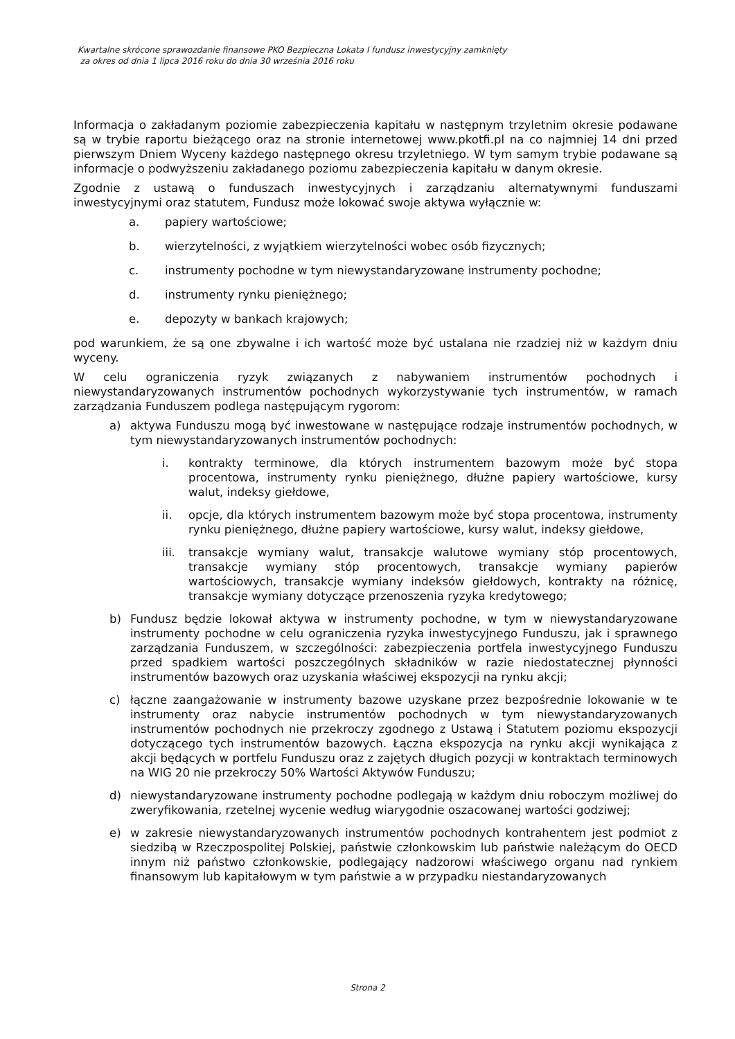Kwartalne skrócone sprawozdanie finansowe PKO Bezpieczna Lokata I fundusz inwestycyjny zamknięty
za okres od dnia 1 lipca 2016 roku do dnia 30 września 2016 roku
Informacja o zakładanym poziomie zabezpieczenia kapitału w następnym trzyletnim okresie podawane są w trybie raportu bieżącego oraz na stronie internetowej www.pkotfi.pl na co najmniej 14 dni przed pierwszym Dniem Wyceny każdego następnego okresu trzyletniego. W tym samym trybie podawane są informacje o podwyższeniu zakładanego poziomu zabezpieczenia kapitału w danym okresie.
Zgodnie z ustawą o funduszach inwestycyjnych i zarządzaniu alternatywnymi funduszami inwestycyjnymi oraz statutem, Fundusz może lokować swoje aktywa wyłącznie w:
a. papiery wartościowe;
b. wierzytelności, z wyjątkiem wierzytelności wobec osób fizycznych;
c. instrumenty pochodne w tym niewystandaryzowane instrumenty pochodne;
d. instrumenty rynku pieniężnego;
e. depozyty w bankach krajowych;
pod warunkiem, że są one zbywalne i ich wartość może być ustalana nie rzadziej niż w każdym dniu wyceny.
W celu ograniczenia ryzyk związanych z nabywaniem instrumentów pochodnych i niewystandaryzowanych instrumentów pochodnych wykorzystywanie tych instrumentów, w ramach zarządzania Funduszem podlega następującym rygorom:
a) aktywa Funduszu mogą być inwestowane w następujące rodzaje instrumentów pochodnych, w tym niewystandaryzowanych instrumentów pochodnych:
i. kontrakty terminowe, dla których instrumentem bazowym może być stopa procentowa, instrumenty rynku pieniężnego, dłużne papiery wartościowe, kursy walut, indeksy giełdowe,
ii. opcje, dla których instrumentem bazowym może być stopa procentowa, instrumenty rynku pieniężnego, dłużne papiery wartościowe, kursy walut, indeksy giełdowe,
iii. transakcje wymiany walut, transakcje walutowe wymiany stóp procentowych, transakcje wymiany stóp procentowych, transakcje wymiany papierów wartościowych, transakcje wymiany indeksów giełdowych, kontrakty na różnicę, transakcje wymiany dotyczące przenoszenia ryzyka kredytowego;
b) Fundusz będzie lokował aktywa w instrumenty pochodne, w tym w niewystandaryzowane instrumenty pochodne w celu ograniczenia ryzyka inwestycyjnego Funduszu, jak i sprawnego zarządzania Funduszem, w szczególności: zabezpieczenia portfela inwestycyjnego Funduszu przed spadkiem wartości poszczególnych składników w razie niedostatecznej płynności instrumentów bazowych oraz uzyskania właściwej ekspozycji na rynku akcji;
c) łączne zaangażowanie w instrumenty bazowe uzyskane przez bezpośrednie lokowanie w te instrumenty oraz nabycie instrumentów pochodnych w tym niewystandaryzowanych instrumentów pochodnych nie przekroczy zgodnego z Ustawą i Statutem poziomu ekspozycji dotyczącego tych instrumentów bazowych. Łączna ekspozycja na rynku akcji wynikająca z akcji będących w portfelu Funduszu oraz z zajętych długich pozycji w kontraktach terminowych na WIG 20 nie przekroczy 50% Wartości Aktywów Funduszu;
d) niewystandaryzowane instrumenty pochodne podlegają w każdym dniu roboczym możliwej do zweryfikowania, rzetelnej wycenie według wiarygodnie oszacowanej wartości godziwej;
e) w zakresie niewystandaryzowanych instrumentów pochodnych kontrahentem jest podmiot z siedzibą w Rzeczpospolitej Polskiej, państwie członkowskim lub państwie należącym do OECD innym niż państwo członkowskie, podlegający nadzorowi właściwego organu nad rynkiem finansowym lub kapitałowym w tym państwie a w przypadku niestandaryzowanych
Strona 2